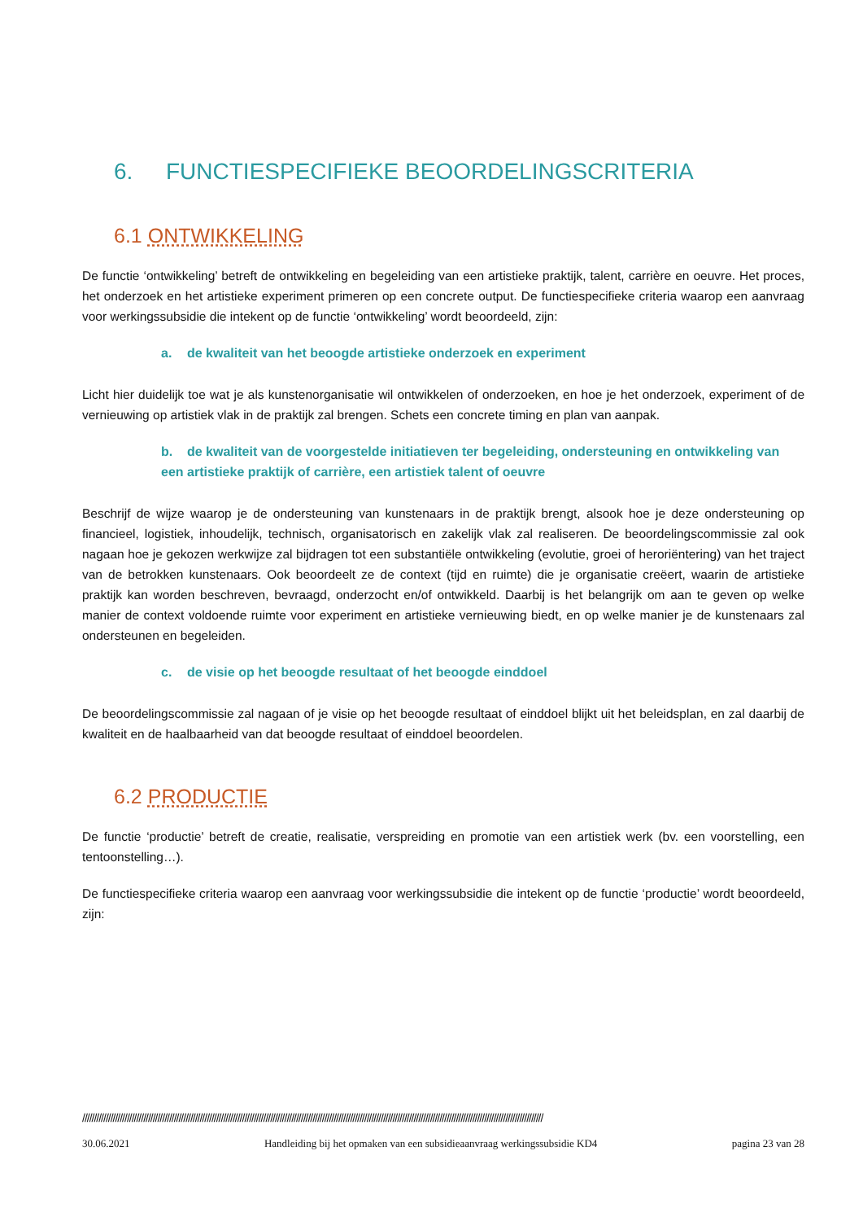6. FUNCTIESPECIFIEKE BEOORDELINGSCRITERIA
6.1 ONTWIKKELING
De functie ‘ontwikkeling’ betreft de ontwikkeling en begeleiding van een artistieke praktijk, talent, carrière en oeuvre. Het proces, het onderzoek en het artistieke experiment primeren op een concrete output. De functiespecifieke criteria waarop een aanvraag voor werkingssubsidie die intekent op de functie ‘ontwikkeling’ wordt beoordeeld, zijn:
a. de kwaliteit van het beoogde artistieke onderzoek en experiment
Licht hier duidelijk toe wat je als kunstenorganisatie wil ontwikkelen of onderzoeken, en hoe je het onderzoek, experiment of de vernieuwing op artistiek vlak in de praktijk zal brengen. Schets een concrete timing en plan van aanpak.
b. de kwaliteit van de voorgestelde initiatieven ter begeleiding, ondersteuning en ontwikkeling van een artistieke praktijk of carrière, een artistiek talent of oeuvre
Beschrijf de wijze waarop je de ondersteuning van kunstenaars in de praktijk brengt, alsook hoe je deze ondersteuning op financieel, logistiek, inhoudelijk, technisch, organisatorisch en zakelijk vlak zal realiseren. De beoordelingscommissie zal ook nagaan hoe je gekozen werkwijze zal bijdragen tot een substantiële ontwikkeling (evolutie, groei of heroriëntering) van het traject van de betrokken kunstenaars. Ook beoordeelt ze de context (tijd en ruimte) die je organisatie creëert, waarin de artistieke praktijk kan worden beschreven, bevraagd, onderzocht en/of ontwikkeld. Daarbij is het belangrijk om aan te geven op welke manier de context voldoende ruimte voor experiment en artistieke vernieuwing biedt, en op welke manier je de kunstenaars zal ondersteunen en begeleiden.
c. de visie op het beoogde resultaat of het beoogde einddoel
De beoordelingscommissie zal nagaan of je visie op het beoogde resultaat of einddoel blijkt uit het beleidsplan, en zal daarbij de kwaliteit en de haalbaarheid van dat beoogde resultaat of einddoel beoordelen.
6.2 PRODUCTIE
De functie ‘productie’ betreft de creatie, realisatie, verspreiding en promotie van een artistiek werk (bv. een voorstelling, een tentoonstelling…).
De functiespecifieke criteria waarop een aanvraag voor werkingssubsidie die intekent op de functie ‘productie’ wordt beoordeeld, zijn:
////////////////////////////////////////////////////////////////////////////////////////////////////////////////////////////////////////////////////////////////////////////////////////////////////
30.06.2021 Handleiding bij het opmaken van een subsidieaanvraag werkingssubsidie KD4 pagina 23 van 28